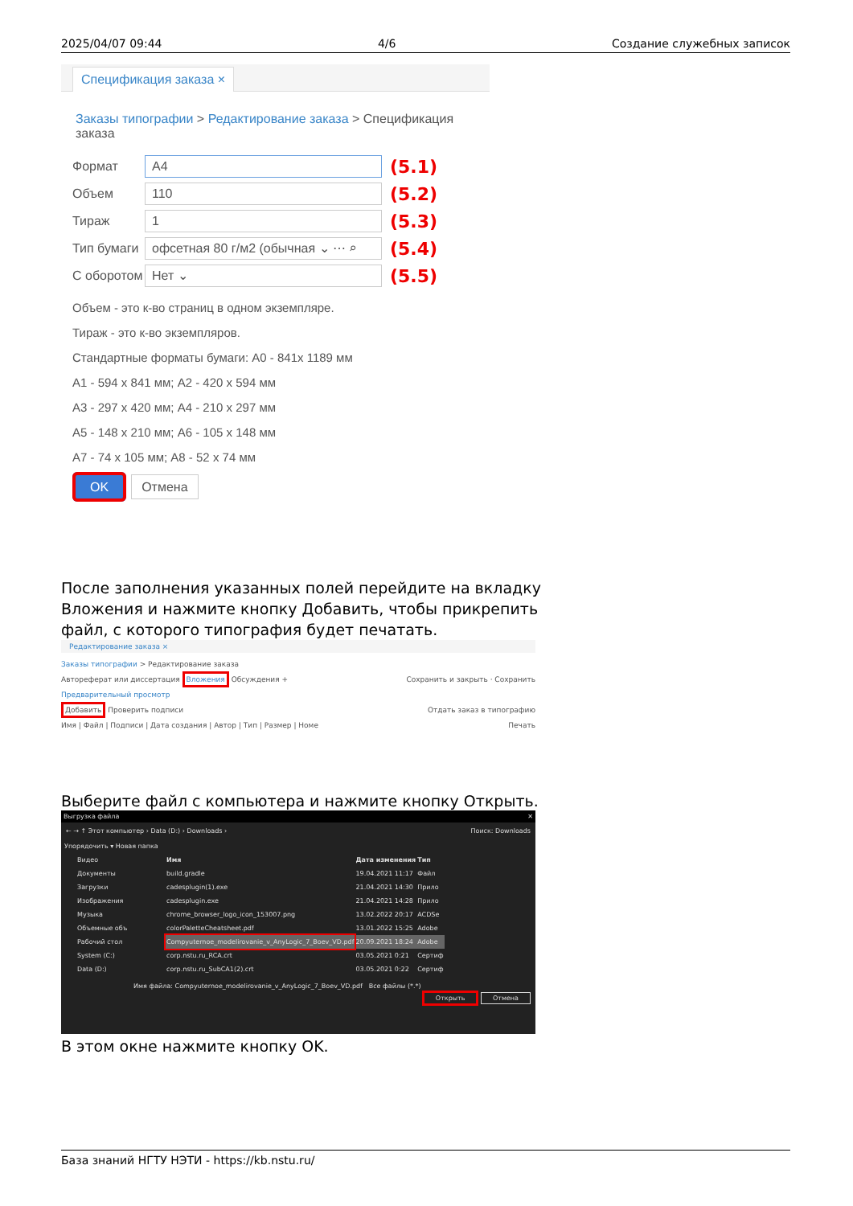2025/04/07 09:44 4/6 Создание служебных записок
Спецификация заказа ×
Заказы типографии > Редактирование заказа > Спецификация заказа
Формат
A4
(5.1)
Объем
110
(5.2)
Тираж
1
(5.3)
Тип бумаги
офсетная 80 г/м2 (обычная ⌄ ⋯ ⌕
(5.4)
С оборотом
Нет ⌄
(5.5)
Объем - это к-во страниц в одном экземпляре.
Тираж - это к-во экземпляров.
Стандартные форматы бумаги: A0 - 841x 1189 мм
A1 - 594 x 841 мм; A2 - 420 x 594 мм
A3 - 297 x 420 мм; A4 - 210 x 297 мм
A5 - 148 x 210 мм; A6 - 105 x 148 мм
A7 - 74 x 105 мм; A8 - 52 x 74 мм
OK Отмена
После заполнения указанных полей перейдите на вкладку Вложения и нажмите кнопку Добавить, чтобы прикрепить файл, с которого типография будет печатать.
Редактирование заказа ×
Заказы типографии > Редактирование заказа
Автореферат или диссертация Вложения Обсуждения + Сохранить и закрыть · Сохранить
Предварительный просмотр
Добавить Проверить подписи Отдать заказ в типографию
Имя | Файл | Подписи | Дата создания | Автор | Тип | Размер | Номе Печать
Выберите файл с компьютера и нажмите кнопку Открыть.
Выгрузка файла ✕
← → ↑ Этот компьютер › Data (D:) › Downloads › Поиск: Downloads
Упорядочить ▾ Новая папка
Видео
Документы
Загрузки
Изображения
Музыка
Объемные объ
Рабочий стол
System (C:)
Data (D:)
| Имя | Дата изменения | Тип |
| --- | --- | --- |
| build.gradle | 19.04.2021 11:17 | Файл |
| cadesplugin(1).exe | 21.04.2021 14:30 | Прило |
| cadesplugin.exe | 21.04.2021 14:28 | Прило |
| chrome_browser_logo_icon_153007.png | 13.02.2022 20:17 | ACDSe |
| colorPaletteCheatsheet.pdf | 13.01.2022 15:25 | Adobe |
| Compyuternoe_modelirovanie_v_AnyLogic_7_Boev_VD.pdf | 20.09.2021 18:24 | Adobe |
| corp.nstu.ru_RCA.crt | 03.05.2021 0:21 | Сертиф |
| corp.nstu.ru_SubCA1(2).crt | 03.05.2021 0:22 | Сертиф |
Имя файла: Compyuternoe_modelirovanie_v_AnyLogic_7_Boev_VD.pdf Все файлы (*.*)
Открыть Отмена
В этом окне нажмите кнопку OK.
База знаний НГТУ НЭТИ - https://kb.nstu.ru/